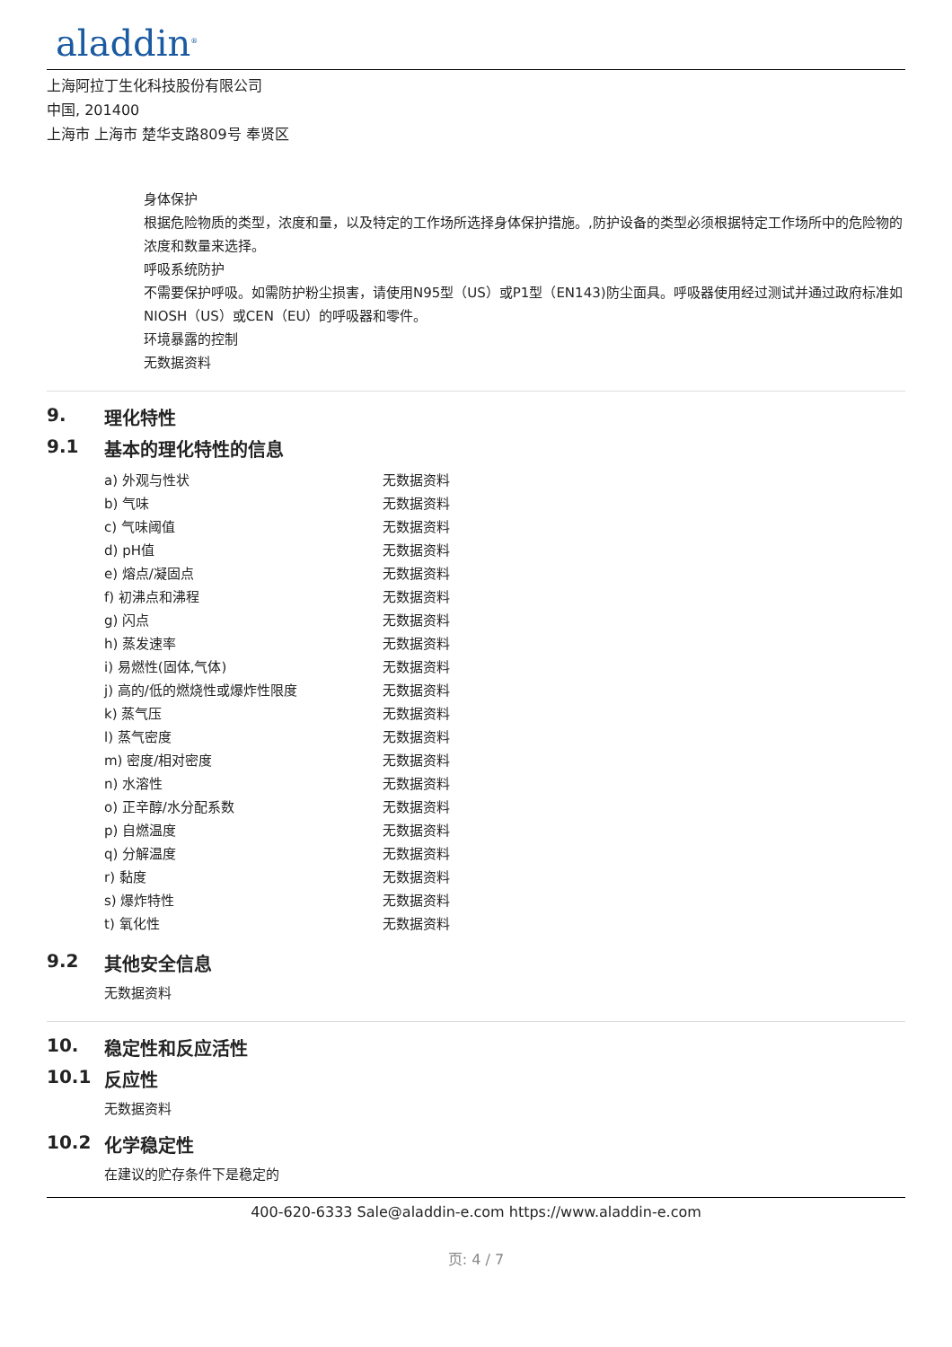aladdin<sup>®</sup>
上海阿拉丁生化科技股份有限公司
中国, 201400
上海市 上海市 楚华支路809号 奉贤区
身体保护
根据危险物质的类型，浓度和量，以及特定的工作场所选择身体保护措施。,防护设备的类型必须根据特定工作场所中的危险物的浓度和数量来选择。
呼吸系统防护
不需要保护呼吸。如需防护粉尘损害，请使用N95型（US）或P1型（EN143)防尘面具。呼吸器使用经过测试并通过政府标准如NIOSH（US）或CEN（EU）的呼吸器和零件。
环境暴露的控制
无数据资料
9. 理化特性
9.1 基本的理化特性的信息
| a) 外观与性状 | 无数据资料 |
| b) 气味 | 无数据资料 |
| c) 气味阈值 | 无数据资料 |
| d) pH值 | 无数据资料 |
| e) 熔点/凝固点 | 无数据资料 |
| f) 初沸点和沸程 | 无数据资料 |
| g) 闪点 | 无数据资料 |
| h) 蒸发速率 | 无数据资料 |
| i) 易燃性(固体,气体) | 无数据资料 |
| j) 高的/低的燃烧性或爆炸性限度 | 无数据资料 |
| k) 蒸气压 | 无数据资料 |
| l) 蒸气密度 | 无数据资料 |
| m) 密度/相对密度 | 无数据资料 |
| n) 水溶性 | 无数据资料 |
| o) 正辛醇/水分配系数 | 无数据资料 |
| p) 自燃温度 | 无数据资料 |
| q) 分解温度 | 无数据资料 |
| r) 黏度 | 无数据资料 |
| s) 爆炸特性 | 无数据资料 |
| t) 氧化性 | 无数据资料 |
9.2 其他安全信息
无数据资料
10. 稳定性和反应活性
10.1 反应性
无数据资料
10.2 化学稳定性
在建议的贮存条件下是稳定的
400-620-6333 Sale@aladdin-e.com https://www.aladdin-e.com
页: 4 / 7